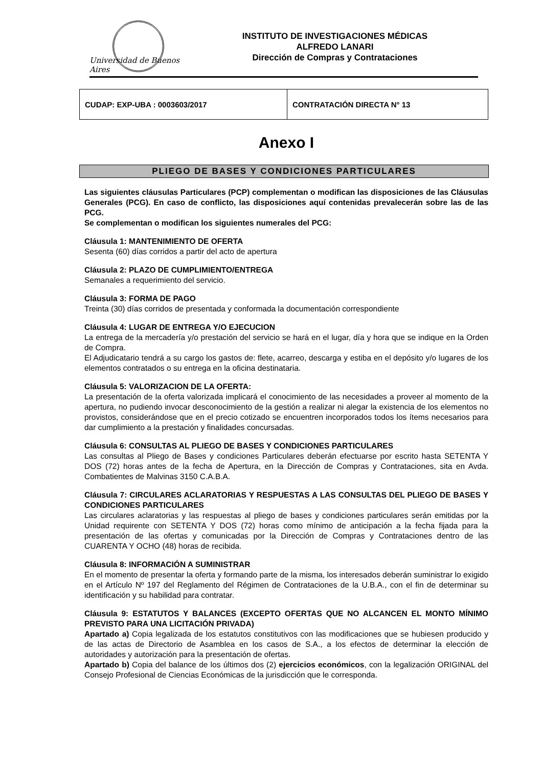Universidad de Buenos Aires
INSTITUTO DE INVESTIGACIONES MÉDICAS
ALFREDO LANARI
Dirección de Compras y Contrataciones
| CUDAP: EXP-UBA : 0003603/2017 | CONTRATACIÓN DIRECTA N° 13 |
Anexo I
PLIEGO DE BASES Y CONDICIONES PARTICULARES
Las siguientes cláusulas Particulares (PCP) complementan o modifican las disposiciones de las Cláusulas Generales (PCG). En caso de conflicto, las disposiciones aquí contenidas prevalecerán sobre las de las PCG.
Se complementan o modifican los siguientes numerales del PCG:
Cláusula 1: MANTENIMIENTO DE OFERTA
Sesenta (60) días corridos a partir del acto de apertura
Cláusula 2: PLAZO DE CUMPLIMIENTO/ENTREGA
Semanales a requerimiento del servicio.
Cláusula 3: FORMA DE PAGO
Treinta (30) días corridos de presentada y conformada la documentación correspondiente
Cláusula 4: LUGAR DE ENTREGA Y/O EJECUCION
La entrega de la mercadería y/o prestación del servicio se hará en el lugar, día y hora que se indique en la Orden de Compra.
El Adjudicatario tendrá a su cargo los gastos de: flete, acarreo, descarga y estiba en el depósito y/o lugares de los elementos contratados o su entrega en la oficina destinataria.
Cláusula 5: VALORIZACION DE LA OFERTA:
La presentación de la oferta valorizada implicará el conocimiento de las necesidades a proveer al momento de la apertura, no pudiendo invocar desconocimiento de la gestión a realizar ni alegar la existencia de los elementos no provistos, considerándose que en el precio cotizado se encuentren incorporados todos los ítems necesarios para dar cumplimiento a la prestación y finalidades concursadas.
Cláusula 6: CONSULTAS AL PLIEGO DE BASES Y CONDICIONES PARTICULARES
Las consultas al Pliego de Bases y condiciones Particulares deberán efectuarse por escrito hasta SETENTA Y DOS (72) horas antes de la fecha de Apertura, en la Dirección de Compras y Contrataciones, sita en Avda. Combatientes de Malvinas 3150 C.A.B.A.
Cláusula 7: CIRCULARES ACLARATORIAS Y RESPUESTAS A LAS CONSULTAS DEL PLIEGO DE BASES Y CONDICIONES PARTICULARES
Las circulares aclaratorias y las respuestas al pliego de bases y condiciones particulares serán emitidas por la Unidad requirente con SETENTA Y DOS (72) horas como mínimo de anticipación a la fecha fijada para la presentación de las ofertas y comunicadas por la Dirección de Compras y Contrataciones dentro de las CUARENTA Y OCHO (48) horas de recibida.
Cláusula 8: INFORMACIÓN A SUMINISTRAR
En el momento de presentar la oferta y formando parte de la misma, los interesados deberán suministrar lo exigido en el Artículo Nº 197 del Reglamento del Régimen de Contrataciones de la U.B.A., con el fin de determinar su identificación y su habilidad para contratar.
Cláusula 9: ESTATUTOS Y BALANCES (EXCEPTO OFERTAS QUE NO ALCANCEN EL MONTO MÍNIMO PREVISTO PARA UNA LICITACIÓN PRIVADA)
Apartado a) Copia legalizada de los estatutos constitutivos con las modificaciones que se hubiesen producido y de las actas de Directorio de Asamblea en los casos de S.A., a los efectos de determinar la elección de autoridades y autorización para la presentación de ofertas.
Apartado b) Copia del balance de los últimos dos (2) ejercicios económicos, con la legalización ORIGINAL del Consejo Profesional de Ciencias Económicas de la jurisdicción que le corresponda.